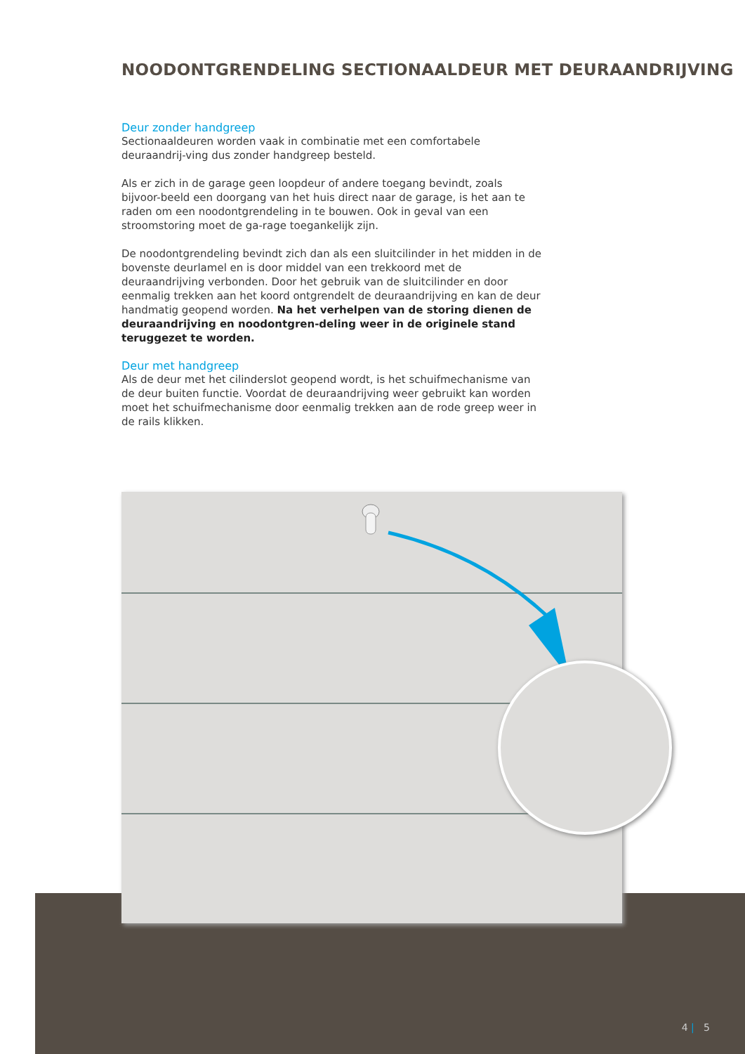NOODONTGRENDELING SECTIONAALDEUR MET DEURAANDRIJVING
Deur zonder handgreep
Sectionaaldeuren worden vaak in combinatie met een comfortabele deuraandrij-ving dus zonder handgreep besteld.
Als er zich in de garage geen loopdeur of andere toegang bevindt, zoals bijvoor-beeld een doorgang van het huis direct naar de garage, is het aan te raden om een noodontgrendeling in te bouwen. Ook in geval van een stroomstoring moet de ga-rage toegankelijk zijn.
De noodontgrendeling bevindt zich dan als een sluitcilinder in het midden in de bovenste deurlamel en is door middel van een trekkoord met de deuraandrijving verbonden. Door het gebruik van de sluitcilinder en door eenmalig trekken aan het koord ontgrendelt de deuraandrijving en kan de deur handmatig geopend worden. Na het verhelpen van de storing dienen de deuraandrijving en noodontgren-deling weer in de originele stand teruggezet te worden.
Deur met handgreep
Als de deur met het cilinderslot geopend wordt, is het schuifmechanisme van de deur buiten functie. Voordat de deuraandrijving weer gebruikt kan worden moet het schuifmechanisme door eenmalig trekken aan de rode greep weer in de rails klikken.
4 | 5